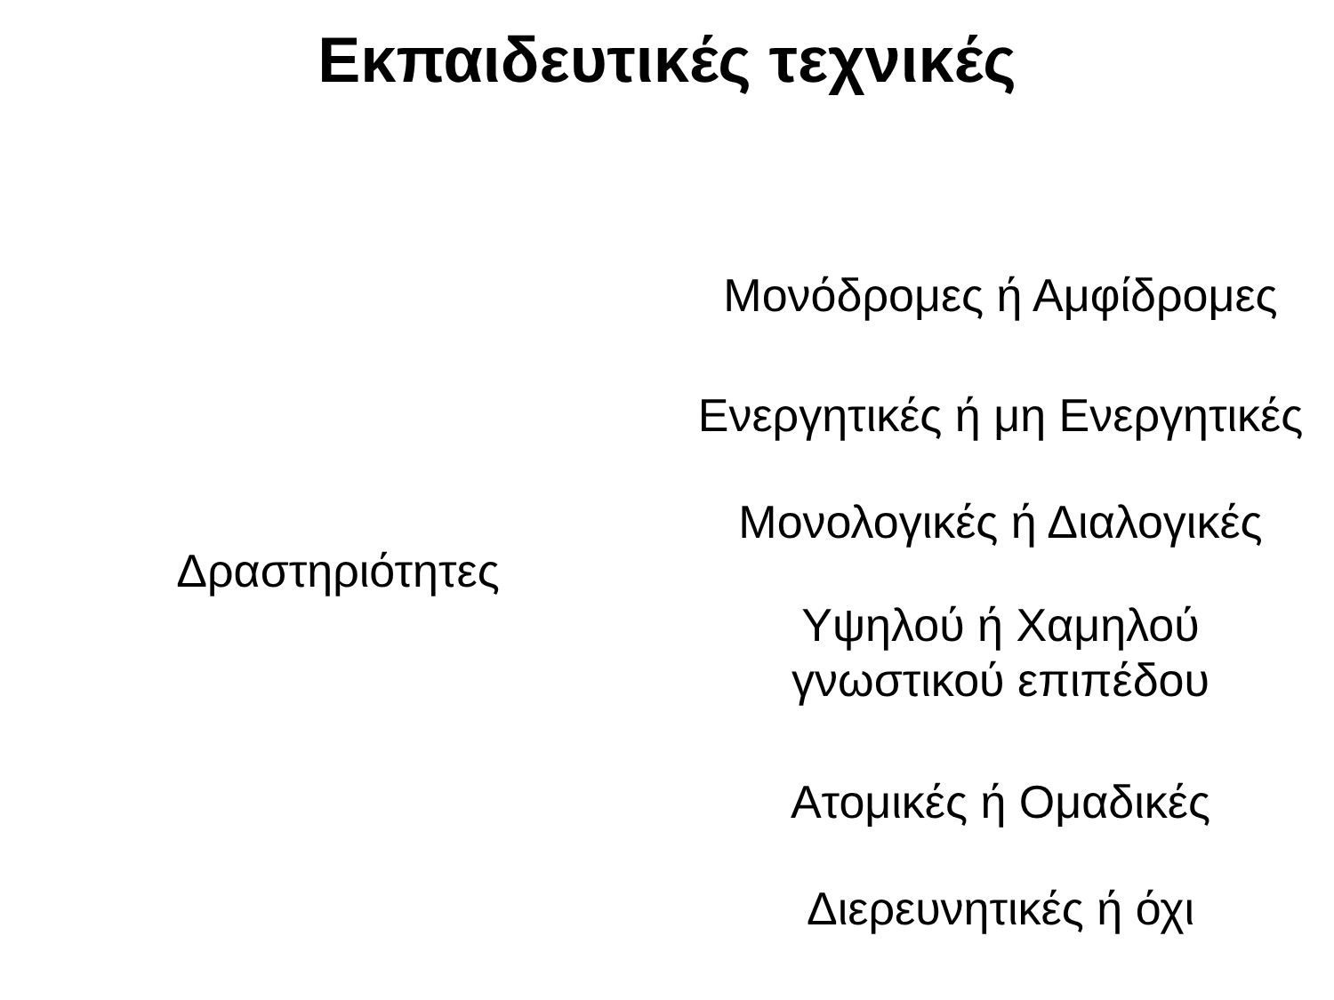Εκπαιδευτικές τεχνικές
Δραστηριότητες
Μονόδρομες ή Αμφίδρομες
Ενεργητικές ή μη Ενεργητικές
Μονολογικές ή Διαλογικές
Υψηλού ή Χαμηλού
γνωστικού επιπέδου
Ατομικές ή Ομαδικές
Διερευνητικές ή όχι